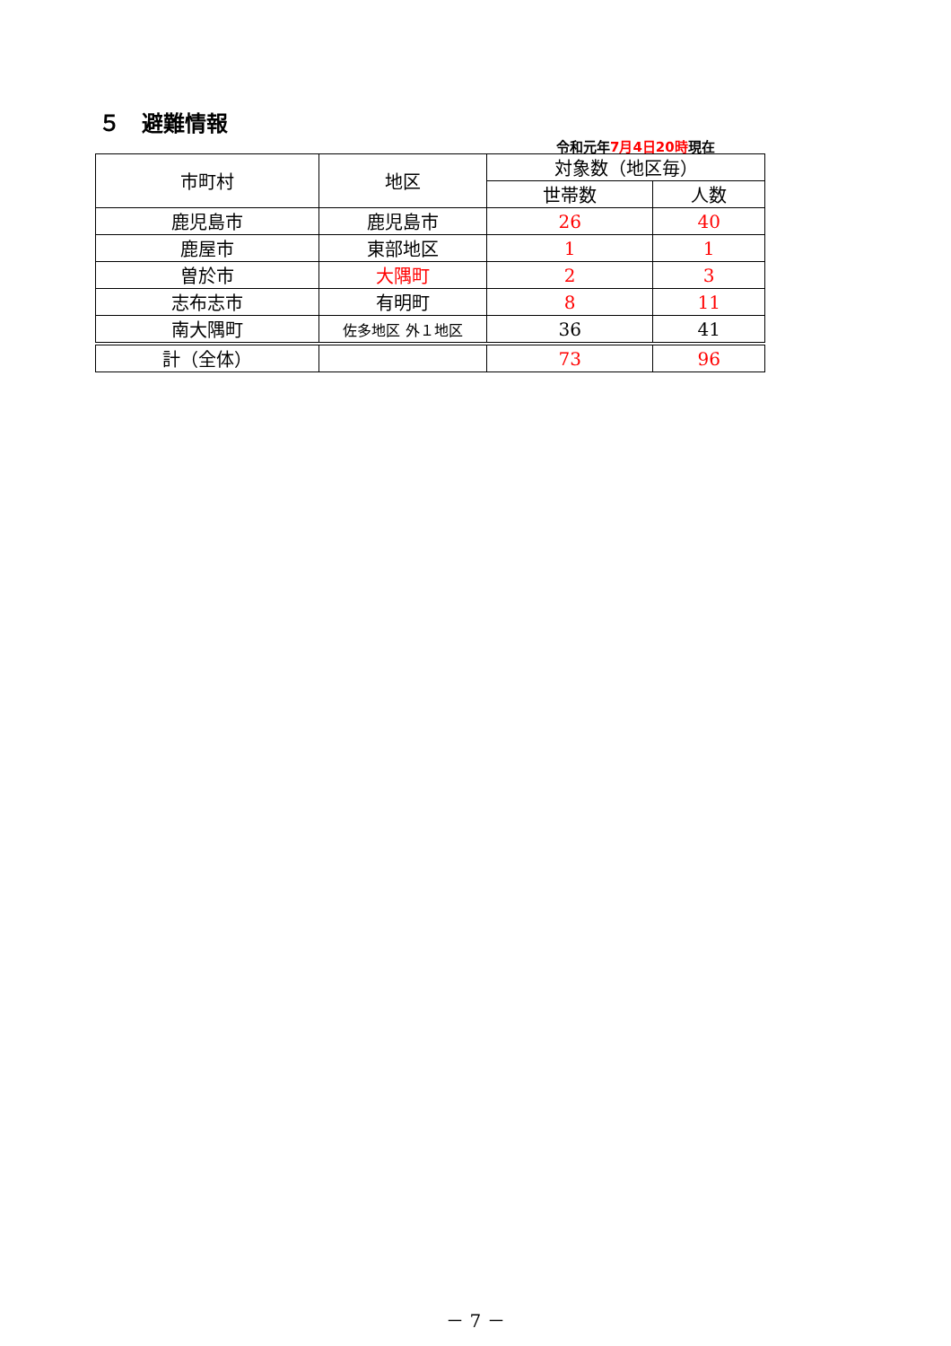５　避難情報
令和元年7月4日20時現在
| 市町村 | 地区 | 対象数（地区毎） | |
| --- | --- | --- | --- |
| | | 世帯数 | 人数 |
| 鹿児島市 | 鹿児島市 | 26 | 40 |
| 鹿屋市 | 東部地区 | 1 | 1 |
| 曽於市 | 大隅町 | 2 | 3 |
| 志布志市 | 有明町 | 8 | 11 |
| 南大隅町 | 佐多地区 外１地区 | 36 | 41 |
| 計（全体） | | 73 | 96 |
－ 7 －